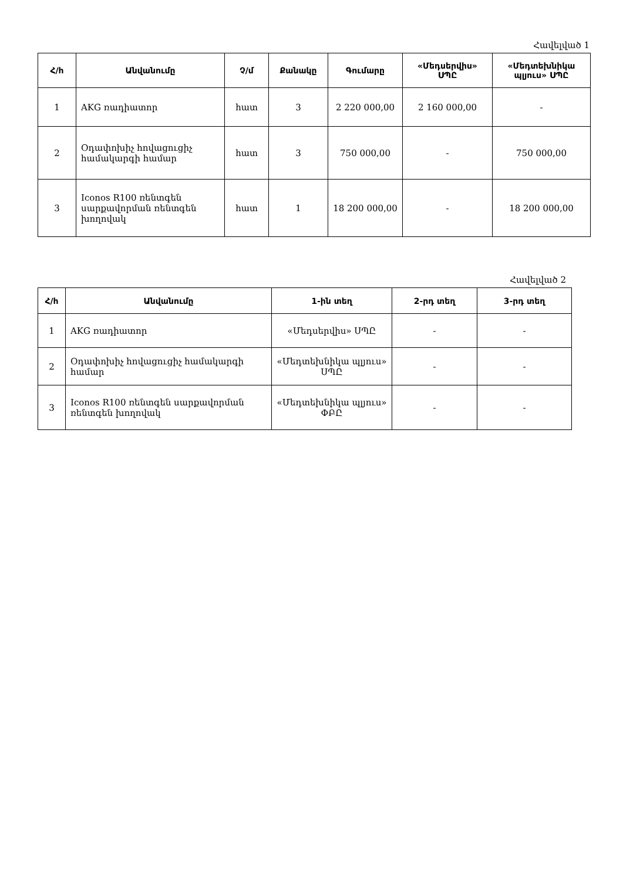Հավելված 1
| Հ/հ | Անվանումը | Չ/մ | Քանակը | Գումարը | «Մեդսերվիս» ՍՊԸ | «Մեդտեխնիկա պլյուս» ՍՊԸ |
| --- | --- | --- | --- | --- | --- | --- |
| 1 | AKG ռադիատոր | հատ | 3 | 2 220 000,00 | 2 160 000,00 | - |
| 2 | Օդափոխիչ հովացուցիչ համակարգի համար | հատ | 3 | 750 000,00 | - | 750 000,00 |
| 3 | Iconos R100 ռենտգեն սարքավորման ռենտգեն խողովակ | հատ | 1 | 18 200 000,00 | - | 18 200 000,00 |
Հավելված 2
| Հ/հ | Անվանումը | 1-ին տեղ | 2-րդ տեղ | 3-րդ տեղ |
| --- | --- | --- | --- | --- |
| 1 | AKG ռադիատոր | «Մեդսերվիս» ՍՊԸ | - | - |
| 2 | Օդափոխիչ հովացուցիչ համակարգի համար | «Մեդտեխնիկա պլյուս» ՍՊԸ | - | - |
| 3 | Iconos R100 ռենտգեն սարքավորման ռենտգեն խողովակ | «Մեդտեխնիկա պլյուս» ՓԲԸ | - | - |